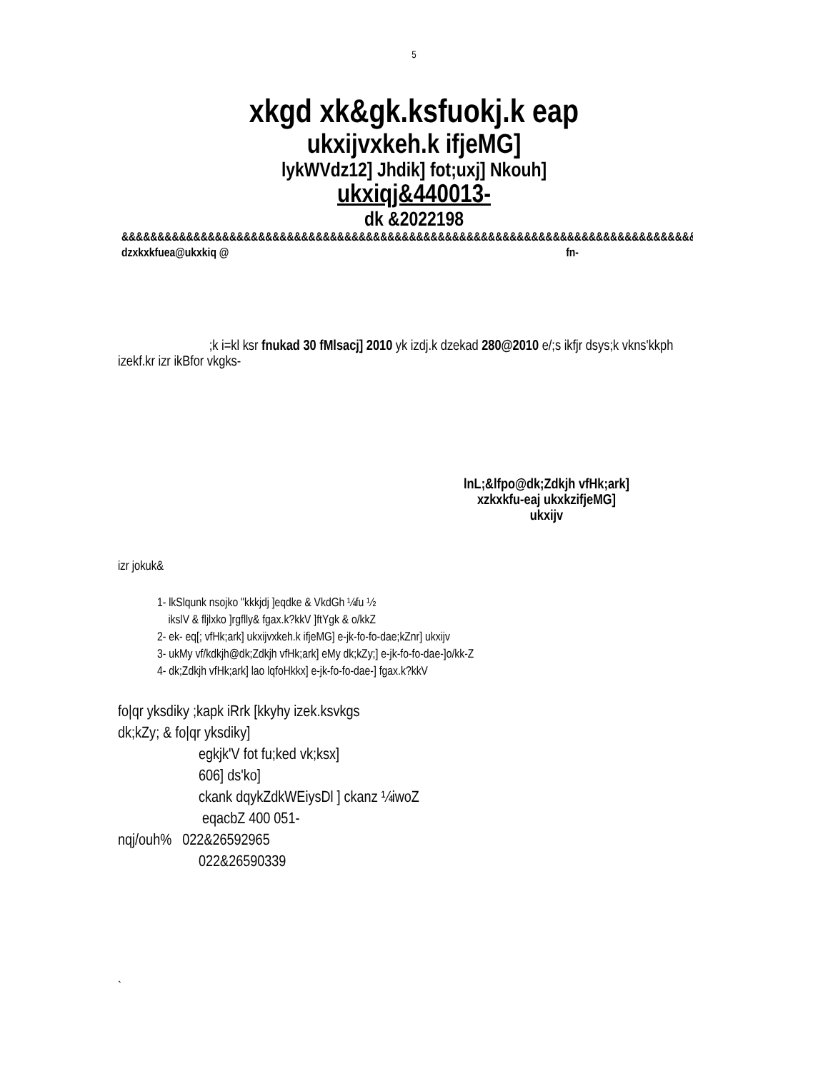5
xkgd xk&gk.ksfuokj.k eap
ukxijvxkeh.k ifjeMG]
lykWVdz12] Jhdik] fot;uxj] Nkouh]
ukxiqj&440013-
dk &2022198
&&&&&&&&&&&&&&&&&&&&&&&&&&&&&&&&&&&&&&&&&&&&&&&&&&&&&&&&&&&&&&&&&&&&&&&&&&&&&&&&&
dzxkxkfuea@ukxkiq @ fn-
;k i=kl ksr fnukad 30 fMlsacj] 2010 yk izdj.k dzekad 280@2010 e/;s ikfjr dsys;k vkns'kkph izekf.kr izr ikBfor vkgks-
lnL;&lfpo@dk;Zdkjh vfHk;ark]
xzkxkfu-eaj ukxkzifjeMG]
ukxijv
izr jokuk&
1- lkSlqunk nsojko "kkkjdj ]eqdke & VkdGh ¼fu ½
ikslV & fljlxko ]rgflly& fgax.k?kkV ]ftYgk & o/kkZ
2- ek- eq[; vfHk;ark] ukxijvxkeh.k ifjeMG] e-jk-fo-fo-dae;kZnr] ukxijv
3- ukMy vf/kdkjh@dk;Zdkjh vfHk;ark] eMy dk;kZy;] e-jk-fo-fo-dae-]o/kk-Z
4- dk;Zdkjh vfHk;ark] lao lqfoHkkx] e-jk-fo-fo-dae-] fgax.k?kkV
fo|qr yksdiky ;kapk iRrk [kkyhy izek.ksvkgs
dk;kZy; & fo|qr yksdiky]
egkjk'V fot fu;ked vk;ksx]
606] ds'ko]
ckank dqykZdkWEiysDl ] ckanz ¼iwoZ
eqacbZ 400 051-
nqj/ouh% 022&26592965
022&26590339
`